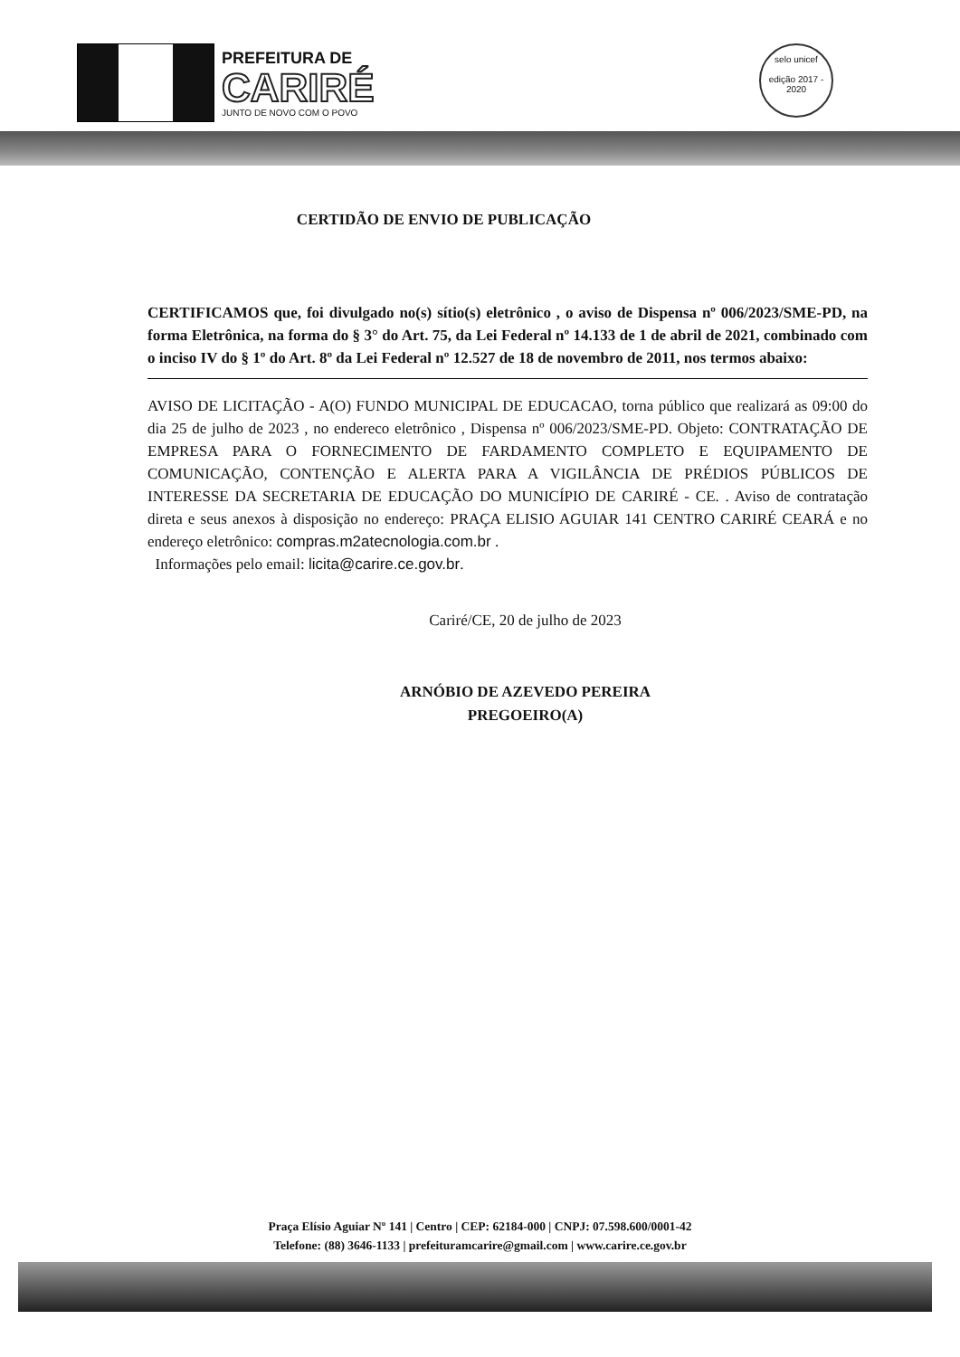PREFEITURA DE
CARIRÉ
JUNTO DE NOVO COM O POVO
selo unicef
edição 2017 - 2020
CERTIDÃO DE ENVIO DE PUBLICAÇÃO
CERTIFICAMOS que, foi divulgado no(s) sítio(s) eletrônico , o aviso de Dispensa nº 006/2023/SME-PD, na forma Eletrônica, na forma do § 3° do Art. 75, da Lei Federal nº 14.133 de 1 de abril de 2021, combinado com o inciso IV do § 1º do Art. 8º da Lei Federal nº 12.527 de 18 de novembro de 2011, nos termos abaixo:
AVISO DE LICITAÇÃO - A(O) FUNDO MUNICIPAL DE EDUCACAO, torna público que realizará as 09:00 do dia 25 de julho de 2023 , no endereco eletrônico , Dispensa nº 006/2023/SME-PD. Objeto: CONTRATAÇÃO DE EMPRESA PARA O FORNECIMENTO DE FARDAMENTO COMPLETO E EQUIPAMENTO DE COMUNICAÇÃO, CONTENÇÃO E ALERTA PARA A VIGILÂNCIA DE PRÉDIOS PÚBLICOS DE INTERESSE DA SECRETARIA DE EDUCAÇÃO DO MUNICÍPIO DE CARIRÉ - CE. . Aviso de contratação direta e seus anexos à disposição no endereço: PRAÇA ELISIO AGUIAR 141 CENTRO CARIRÉ CEARÁ e no endereço eletrônico: compras.m2atecnologia.com.br .
Informações pelo email: licita@carire.ce.gov.br.
Cariré/CE, 20 de julho de 2023
ARNÓBIO DE AZEVEDO PEREIRA
PREGOEIRO(A)
Praça Elísio Aguiar Nº 141 | Centro | CEP: 62184-000 | CNPJ: 07.598.600/0001-42
Telefone: (88) 3646-1133 | prefeituramcarire@gmail.com | www.carire.ce.gov.br